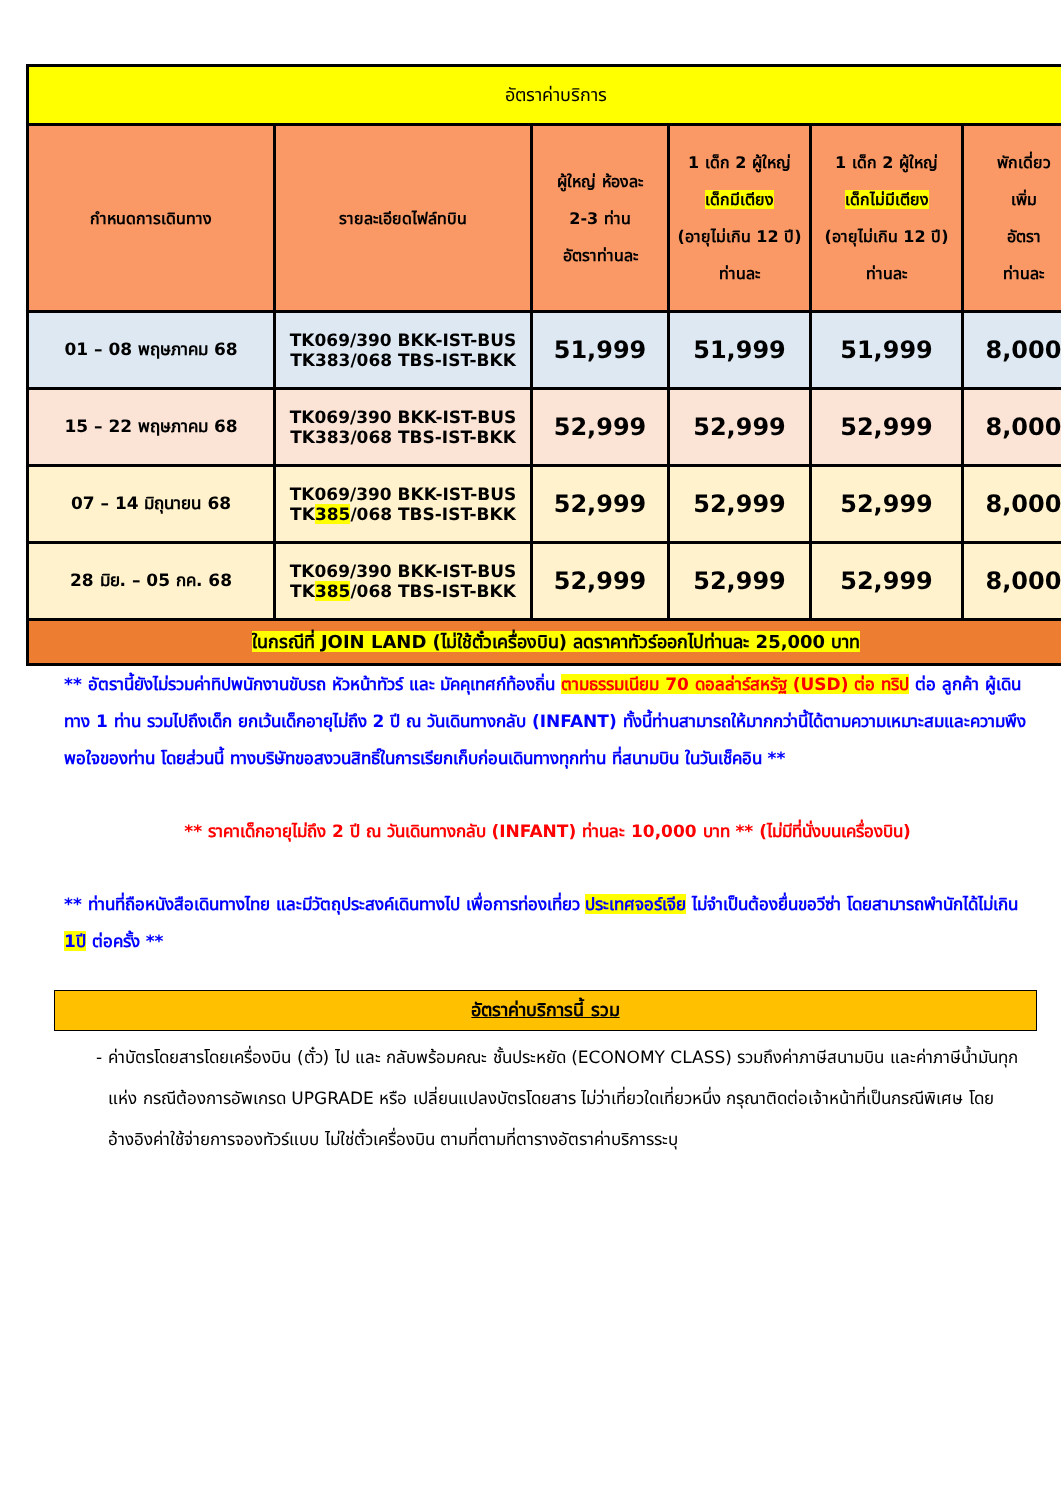| อัตราค่าบริการ | | | | | |
| กำหนดการเดินทาง | รายละเอียดไฟล์ทบิน | ผู้ใหญ่ ห้องละ 2-3 ท่าน อัตราท่านละ | 1 เด็ก 2 ผู้ใหญ่ เด็กมีเตียง (อายุไม่เกิน 12 ปี) ท่านละ | 1 เด็ก 2 ผู้ใหญ่ เด็กไม่มีเตียง (อายุไม่เกิน 12 ปี) ท่านละ | พักเดี่ยว เพิ่ม อัตรา ท่านละ |
| 01 – 08 พฤษภาคม 68 | TK069/390 BKK-IST-BUS TK383/068 TBS-IST-BKK | 51,999 | 51,999 | 51,999 | 8,000 |
| 15 – 22 พฤษภาคม 68 | TK069/390 BKK-IST-BUS TK383/068 TBS-IST-BKK | 52,999 | 52,999 | 52,999 | 8,000 |
| 07 – 14 มิถุนายน 68 | TK069/390 BKK-IST-BUS TK 385 /068 TBS-IST-BKK | 52,999 | 52,999 | 52,999 | 8,000 |
| 28 มิย. – 05 กค. 68 | TK069/390 BKK-IST-BUS TK 385 /068 TBS-IST-BKK | 52,999 | 52,999 | 52,999 | 8,000 |
| ในกรณีที่ JOIN LAND (ไม่ใช้ตั๋วเครื่องบิน) ลดราคาทัวร์ออกไปท่านละ 25,000 บาท | | | | | |
** อัตรานี้ยังไม่รวมค่าทิปพนักงานขับรถ หัวหน้าทัวร์ และ มัคคุเทศก์ท้องถิ่น ตามธรรมเนียม 70 ดอลล่าร์สหรัฐ (USD) ต่อ ทริป ต่อ ลูกค้า ผู้เดินทาง 1 ท่าน รวมไปถึงเด็ก ยกเว้นเด็กอายุไม่ถึง 2 ปี ณ วันเดินทางกลับ (INFANT) ทั้งนี้ท่านสามารถให้มากกว่านี้ได้ตามความเหมาะสมและความพึงพอใจของท่าน โดยส่วนนี้ ทางบริษัทขอสงวนสิทธิ์ในการเรียกเก็บก่อนเดินทางทุกท่าน ที่สนามบิน ในวันเช็คอิน **
** ราคาเด็กอายุไม่ถึง 2 ปี ณ วันเดินทางกลับ (INFANT) ท่านละ 10,000 บาท ** (ไม่มีที่นั่งบนเครื่องบิน)
** ท่านที่ถือหนังสือเดินทางไทย และมีวัตถุประสงค์เดินทางไป เพื่อการท่องเที่ยว ประเทศจอร์เจีย ไม่จำเป็นต้องยื่นขอวีซ่า โดยสามารถพำนักได้ไม่เกิน 1ปี ต่อครั้ง **
อัตราค่าบริการนี้ รวม
- ค่าบัตรโดยสารโดยเครื่องบิน (ตั๋ว) ไป และ กลับพร้อมคณะ ชั้นประหยัด (ECONOMY CLASS) รวมถึงค่าภาษีสนามบิน และค่าภาษีน้ำมันทุกแห่ง กรณีต้องการอัพเกรด UPGRADE หรือ เปลี่ยนแปลงบัตรโดยสาร ไม่ว่าเที่ยวใดเที่ยวหนึ่ง กรุณาติดต่อเจ้าหน้าที่เป็นกรณีพิเศษ โดยอ้างอิงค่าใช้จ่ายการจองทัวร์แบบ ไม่ใช่ตั๋วเครื่องบิน ตามที่ตามที่ตารางอัตราค่าบริการระบุ